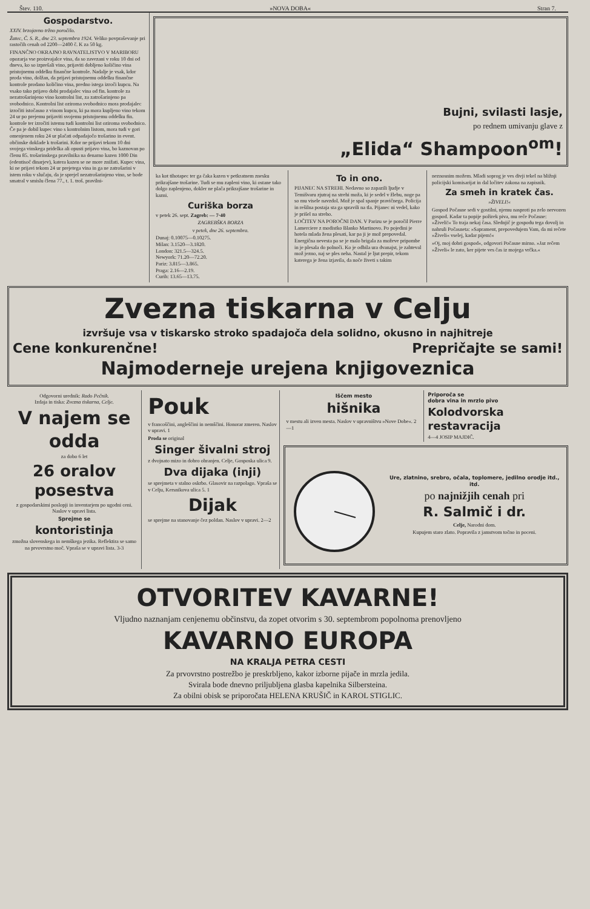Štev. 110. »NOVA DOBA« Stran 7.
Gospodarstvo.
XXIV. brzojavno tržno poročilo.
Žatec, Č. S. R., dne 23. septembra 1924. Veliko povpraševanje pri rastočih cenah od 2200—2400 č. K za 50 kg.
FINANČNO OKRAJNO RAVNATELJSTVO V MARIBORU opozarja vse proizvajalce vina, da so zavezani v roku 10 dni od dneva, ko so izprešali vino, prijaviti dobljeno količino vina pristojnemu oddelku finančne kontrole. Nadalje je vsak, kdor proda vino, dolžan, da prijavi pristojnemu oddelku finančne kontrole prodano količino vina, predno istega izroči kupcu. Na vsako tako prijavo dobi prodajalec vina od fin. kontrole za nezatrošarinjeno vino kontrolni list, za zatrošarinjeno pa svobodnico. Kontrolni list oziroma svobodnico mora prodajalec izročiti istočasno z vinom kupcu, ki pa mora kupljeno vino tekom 24 ur po prejemu prijaviti svojemu pristojnemu oddelku fin. kontrole ter izročiti istemu tudi kontrolni list oziroma svobodnico. Če pa je dobil kupec vino s kontrolnim listom, mora tudi v gori omenjenem roku 24 ur plačati odpadajočo trošarino in event. občinske doklade k trošarini. Kdor ne prijavi tekom 10 dni svojega vinskega pridelka ali opusti prijavo vina, bo kaznovan po členu 85. trošarinskega pravilnika na denarno kazen 1000 Din (edentisoč dinarjev), katera kazen se ne more znižati. Kupec vina, ki ne prijavi tekom 24 ur prejetega vina in ga ne zatrošarini v istem roku v slučaju, da je sprejel nezatrošarinjeno vino, se bode smatral v smislu člena 77., t. 1. troš. pravilni-
Bujni, svilasti lasje,
po rednem umivanju glave z
„Elida“ Shampoon<sup>om</sup>!
ka kot tihotapec ter ga čaka kazen v petkratnem znesku prikrajšane trošarine. Tudi se mu zapleni vino, ki ostane tako dolgo zaplenjeno, dokler ne plača prikrajšane trošarine in kazni.
Curiška borza
v petek 26. sept. Zagreb: — 7·40
ZAGREBŠKA BORZA
v petek, dne 26. septembra.
Dunaj: 0.10075—0.10275.
Milan: 3.1520—3.1820.
London: 321.5—324.5.
Newyork: 71.20—72.20.
Pariz: 3.815—3.865.
Praga: 2.16—2.19.
Curih: 13.65—13.75.
To in ono.
PIJANEC NA STREHI. Nedavno so zapazili ljudje v Temišvaru zjutraj na strehi moža, ki je sedel v žlebu, noge pa so mu visele navzdol. Mož je spal spanje pravičnega. Policija in rešilna postaja sta ga spravili na tla. Pijanec ni vedel, kako je prišel na streho.
LOČITEV NA POROČNI DAN. V Parizu se je poročil Pierre Lamerciere z modistko Blanko Martinovo. Po pojedini je hotela mlada žena plesati, kar pa ji je mož prepovedal. Energična nevesta pa se je malo brigala za moževe pripombe in je plesala do polnoči. Ko je odbila ura dvanajst, je zahteval mož jezno, naj se ples neha. Nastal je ljut prepir, tekom katerega je žena izjavila, da noče živeti s takim
neznosnim možem. Mladi soprog je ves divji tekel na bližnji policijski komisarijat in dal ločitev zakona na zapisnik.
Za smeh in kratek čas.
»ŽIVELI!«
Gospod Počasne sedi v gostilni, njemu nasproti pa zelo nervozen gospod. Kadar ta popije požirek piva, mu reče Počasne: »Živeli!« To traja nekaj časa. Slednjič je gospodu tega dovolj in nahruli Počasneta: »Saprament, prepovedujem Vam, da mi rečete »Živeli« vselej, kadar pijem!«
»Oj, moj dobri gospod«, odgovori Počasne mirno. »Jaz rečem »Živeli« le zato, ker pijete ves čas iz mojega vrčka.«
Zvezna tiskarna v Celju
izvršuje vsa v tiskarsko stroko spadajoča dela solidno, okusno in najhitreje
Cene konkurenčne! Prepričajte se sami!
Najmoderneje urejena knjigoveznica
Odgovorni urednik: Rado Pečnik.
Izdaja in tiska: Zvezna tiskarna, Celje.
V najem se odda
za dobo 6 let
26 oralov posestva
z gospodarskimi poslopji in inventarjem po ugodni ceni. Naslov v upravi lista.
Sprejme se
kontoristinja
zmožna slovenskega in nemškega jezika. Reflektira se samo na prvovrstno moč. Vpraša se v upravi lista. 3-3
Pouk
v francoščini, angleščini in nemščini. Honorar zmeren. Naslov v upravi. 1
Proda se original
Singer šivalni stroj
z dvojnato mizo in dobro ohranjen. Celje, Gosposka ulica 9.
Dva dijaka (inji)
se sprejmeta v stalno oskrbo. Glasovir na razpolago. Vpraša se v Celju, Kersnikova ulica 5. 1
Dijak
se sprejme na stanovanje čez poldan. Naslov v upravi. 2—2
Iščem mesto
hišnika
v mestu ali izven mesta. Naslov v upravništvu »Nove Dobe«. 2—1
Priporoča se
dobra vina in mrzlo pivo
Kolodvorska restavracija
4—4 JOSIP MAJDIČ.
Ure, zlatnino, srebro, očala, toplomere, jedilno orodje itd., itd.
po najnižjih cenah pri
R. Salmič i dr.
Celje, Narodni dom.
Kupujem staro zlato. Popravila z jamstvom točno in poceni.
OTVORITEV KAVARNE!
Vljudno naznanjam cenjenemu občinstvu, da zopet otvorim s 30. septembrom popolnoma prenovljeno
KAVARNO EUROPA
NA KRALJA PETRA CESTI
Za prvovrstno postrežbo je preskrbljeno, kakor izborne pijače in mrzla jedila.
Svirala bode dnevno priljubljena glasba kapelnika Silbersteina.
Za obilni obisk se priporočata HELENA KRUŠIČ in KAROL STIGLIC.